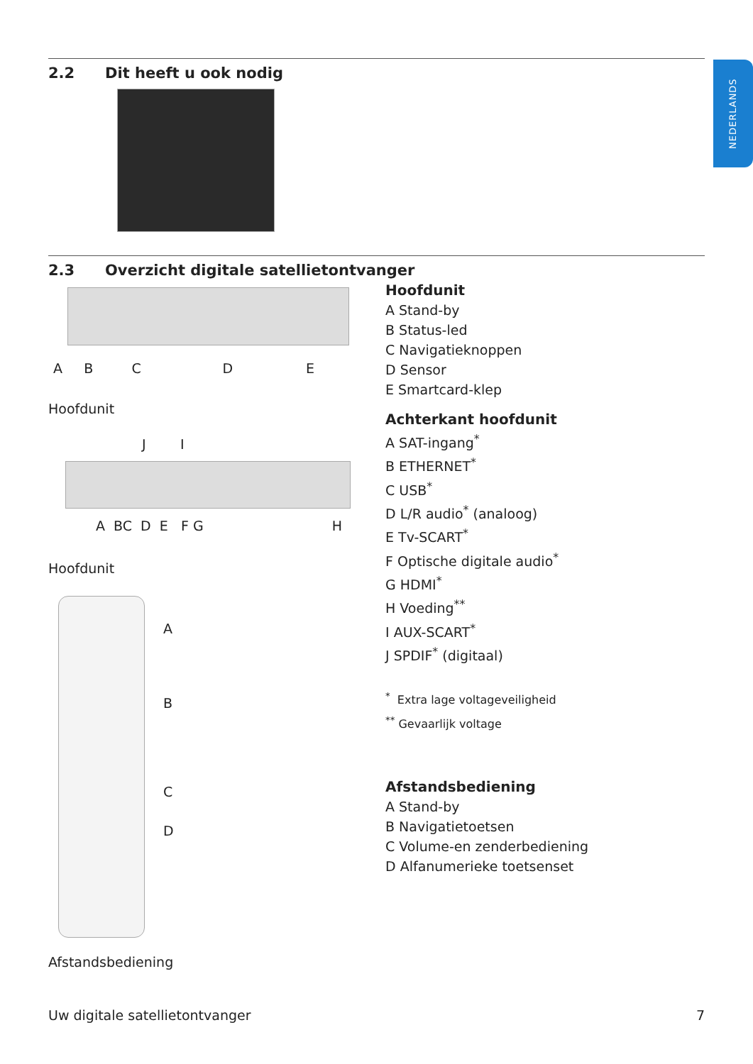NEDERLANDS
2.2 Dit heeft u ook nodig
2.3 Overzicht digitale satellietontvanger
A B C D E
Hoofdunit
J I
A BC D E F G H
Hoofdunit
A
B
C
D
Afstandsbediening
Hoofdunit
A Stand-by
B Status-led
C Navigatieknoppen
D Sensor
E Smartcard-klep
Achterkant hoofdunit
A SAT-ingang<sup>*</sup>
B ETHERNET<sup>*</sup>
C USB<sup>*</sup>
D L/R audio<sup>*</sup> (analoog)
E Tv-SCART<sup>*</sup>
F Optische digitale audio<sup>*</sup>
G HDMI<sup>*</sup>
H Voeding<sup>**</sup>
I AUX-SCART<sup>*</sup>
J SPDIF<sup>*</sup> (digitaal)
<sup>*</sup> Extra lage voltageveiligheid
<sup>**</sup> Gevaarlijk voltage
Afstandsbediening
A Stand-by
B Navigatietoetsen
C Volume-en zenderbediening
D Alfanumerieke toetsenset
Uw digitale satellietontvanger 7